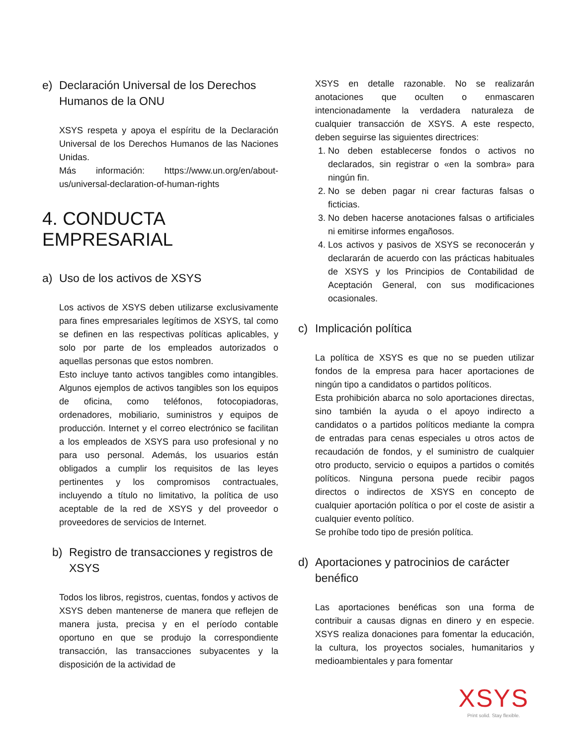e) Declaración Universal de los Derechos Humanos de la ONU
XSYS respeta y apoya el espíritu de la Declaración Universal de los Derechos Humanos de las Naciones Unidas.
Más información: https://www.un.org/en/about-us/universal-declaration-of-human-rights
4. CONDUCTA EMPRESARIAL
a) Uso de los activos de XSYS
Los activos de XSYS deben utilizarse exclusivamente para fines empresariales legítimos de XSYS, tal como se definen en las respectivas políticas aplicables, y solo por parte de los empleados autorizados o aquellas personas que estos nombren.
Esto incluye tanto activos tangibles como intangibles. Algunos ejemplos de activos tangibles son los equipos de oficina, como teléfonos, fotocopiadoras, ordenadores, mobiliario, suministros y equipos de producción. Internet y el correo electrónico se facilitan a los empleados de XSYS para uso profesional y no para uso personal. Además, los usuarios están obligados a cumplir los requisitos de las leyes pertinentes y los compromisos contractuales, incluyendo a título no limitativo, la política de uso aceptable de la red de XSYS y del proveedor o proveedores de servicios de Internet.
b) Registro de transacciones y registros de XSYS
Todos los libros, registros, cuentas, fondos y activos de XSYS deben mantenerse de manera que reflejen de manera justa, precisa y en el período contable oportuno en que se produjo la correspondiente transacción, las transacciones subyacentes y la disposición de la actividad de
XSYS en detalle razonable. No se realizarán anotaciones que oculten o enmascaren intencionadamente la verdadera naturaleza de cualquier transacción de XSYS. A este respecto, deben seguirse las siguientes directrices:
1. No deben establecerse fondos o activos no declarados, sin registrar o «en la sombra» para ningún fin.
2. No se deben pagar ni crear facturas falsas o ficticias.
3. No deben hacerse anotaciones falsas o artificiales ni emitirse informes engañosos.
4. Los activos y pasivos de XSYS se reconocerán y declararán de acuerdo con las prácticas habituales de XSYS y los Principios de Contabilidad de Aceptación General, con sus modificaciones ocasionales.
c) Implicación política
La política de XSYS es que no se pueden utilizar fondos de la empresa para hacer aportaciones de ningún tipo a candidatos o partidos políticos.
Esta prohibición abarca no solo aportaciones directas, sino también la ayuda o el apoyo indirecto a candidatos o a partidos políticos mediante la compra de entradas para cenas especiales u otros actos de recaudación de fondos, y el suministro de cualquier otro producto, servicio o equipos a partidos o comités políticos. Ninguna persona puede recibir pagos directos o indirectos de XSYS en concepto de cualquier aportación política o por el coste de asistir a cualquier evento político.
Se prohíbe todo tipo de presión política.
d) Aportaciones y patrocinios de carácter benéfico
Las aportaciones benéficas son una forma de contribuir a causas dignas en dinero y en especie. XSYS realiza donaciones para fomentar la educación, la cultura, los proyectos sociales, humanitarios y medioambientales y para fomentar
XSYS
Print solid. Stay flexible.